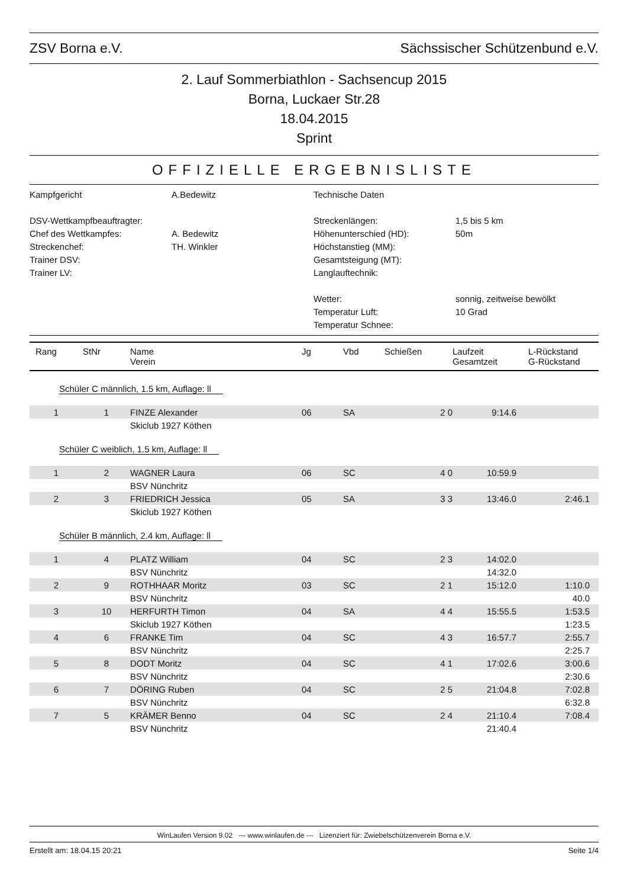ZSV Borna e.V. Sächssischer Schützenbund e.V.
2. Lauf Sommerbiathlon - Sachsencup 2015
Borna, Luckaer Str.28
18.04.2015
Sprint
OFFIZIELLE ERGEBNISLISTE
Kampfgericht
A.Bedewitz
Technische Daten
DSV-Wettkampfbeauftragter:
Streckenlängen:
1,5 bis 5 km
Chef des Wettkampfes:
A. Bedewitz
Höhenunterschied (HD):
50m
Streckenchef:
TH. Winkler
Höchstanstieg (MM):
Trainer DSV:
Gesamtsteigung (MT):
Trainer LV:
Langlauftechnik:
Wetter:
sonnig, zeitweise bewölkt
Temperatur Luft:
10 Grad
Temperatur Schnee:
| Rang | StNr | Name Verein | Jg | Vbd | Schießen | Laufzeit Gesamtzeit | L-Rückstand G-Rückstand |
| --- | --- | --- | --- | --- | --- | --- | --- |
| Schüler C männlich, 1.5 km, Auflage: ll | | | | | | | |
| 1 | 1 | FINZE Alexander | 06 | SA | 2 0 | 9:14.6 | |
| | | Skiclub 1927 Köthen | | | | | |
| Schüler C weiblich, 1.5 km, Auflage: ll | | | | | | | |
| 1 | 2 | WAGNER Laura | 06 | SC | 4 0 | 10:59.9 | |
| | | BSV Nünchritz | | | | | |
| 2 | 3 | FRIEDRICH Jessica | 05 | SA | 3 3 | 13:46.0 | 2:46.1 |
| | | Skiclub 1927 Köthen | | | | | |
| Schüler B männlich, 2.4 km, Auflage: ll | | | | | | | |
| 1 | 4 | PLATZ William | 04 | SC | 2 3 | 14:02.0 | |
| | | BSV Nünchritz | | | | 14:32.0 | |
| 2 | 9 | ROTHHAAR Moritz | 03 | SC | 2 1 | 15:12.0 | 1:10.0 |
| | | BSV Nünchritz | | | | | 40.0 |
| 3 | 10 | HERFURTH Timon | 04 | SA | 4 4 | 15:55.5 | 1:53.5 |
| | | Skiclub 1927 Köthen | | | | | 1:23.5 |
| 4 | 6 | FRANKE Tim | 04 | SC | 4 3 | 16:57.7 | 2:55.7 |
| | | BSV Nünchritz | | | | | 2:25.7 |
| 5 | 8 | DODT Moritz | 04 | SC | 4 1 | 17:02.6 | 3:00.6 |
| | | BSV Nünchritz | | | | | 2:30.6 |
| 6 | 7 | DÖRING Ruben | 04 | SC | 2 5 | 21:04.8 | 7:02.8 |
| | | BSV Nünchritz | | | | | 6:32.8 |
| 7 | 5 | KRÄMER Benno | 04 | SC | 2 4 | 21:10.4 | 7:08.4 |
| | | BSV Nünchritz | | | | 21:40.4 | |
WinLaufen Version 9.02 --- www.winlaufen.de --- Lizenziert für: Zwiebelschützenverein Borna e.V.
Erstellt am: 18.04.15 20:21 Seite 1/4